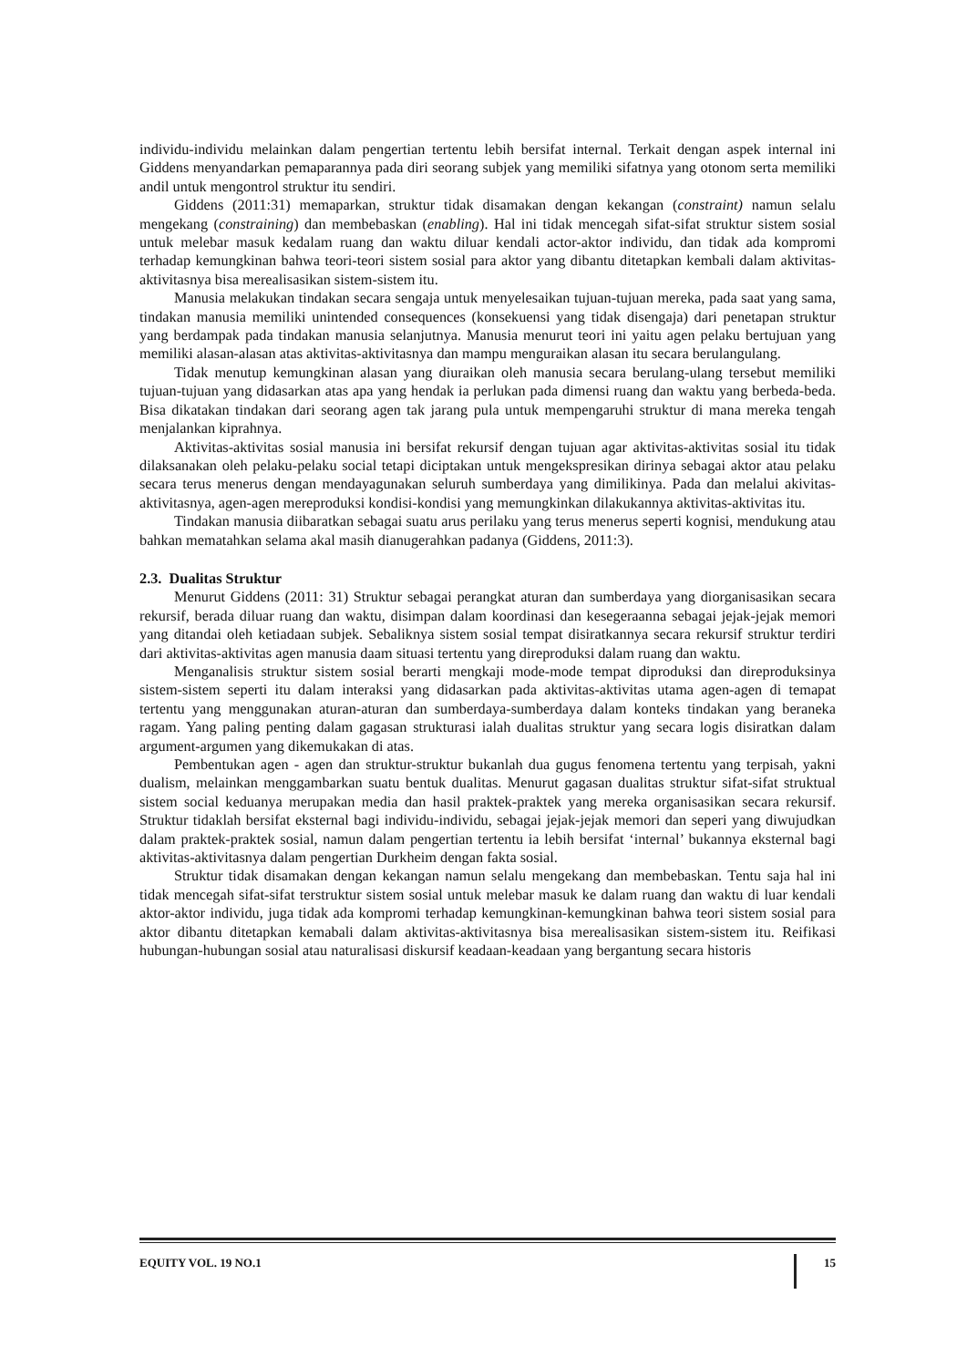individu-individu melainkan dalam pengertian tertentu lebih bersifat internal. Terkait dengan aspek internal ini Giddens menyandarkan pemaparannya pada diri seorang subjek yang memiliki sifatnya yang otonom serta memiliki andil untuk mengontrol struktur itu sendiri.
Giddens (2011:31) memaparkan, struktur tidak disamakan dengan kekangan (constraint) namun selalu mengekang (constraining) dan membebaskan (enabling). Hal ini tidak mencegah sifat-sifat struktur sistem sosial untuk melebar masuk kedalam ruang dan waktu diluar kendali actor-aktor individu, dan tidak ada kompromi terhadap kemungkinan bahwa teori-teori sistem sosial para aktor yang dibantu ditetapkan kembali dalam aktivitas-aktivitasnya bisa merealisasikan sistem-sistem itu.
Manusia melakukan tindakan secara sengaja untuk menyelesaikan tujuan-tujuan mereka, pada saat yang sama, tindakan manusia memiliki unintended consequences (konsekuensi yang tidak disengaja) dari penetapan struktur yang berdampak pada tindakan manusia selanjutnya. Manusia menurut teori ini yaitu agen pelaku bertujuan yang memiliki alasan-alasan atas aktivitas-aktivitasnya dan mampu menguraikan alasan itu secara berulangulang.
Tidak menutup kemungkinan alasan yang diuraikan oleh manusia secara berulang-ulang tersebut memiliki tujuan-tujuan yang didasarkan atas apa yang hendak ia perlukan pada dimensi ruang dan waktu yang berbeda-beda. Bisa dikatakan tindakan dari seorang agen tak jarang pula untuk mempengaruhi struktur di mana mereka tengah menjalankan kiprahnya.
Aktivitas-aktivitas sosial manusia ini bersifat rekursif dengan tujuan agar aktivitas-aktivitas sosial itu tidak dilaksanakan oleh pelaku-pelaku social tetapi diciptakan untuk mengekspresikan dirinya sebagai aktor atau pelaku secara terus menerus dengan mendayagunakan seluruh sumberdaya yang dimilikinya. Pada dan melalui akivitas-aktivitasnya, agen-agen mereproduksi kondisi-kondisi yang memungkinkan dilakukannya aktivitas-aktivitas itu.
Tindakan manusia diibaratkan sebagai suatu arus perilaku yang terus menerus seperti kognisi, mendukung atau bahkan mematahkan selama akal masih dianugerahkan padanya (Giddens, 2011:3).
2.3. Dualitas Struktur
Menurut Giddens (2011: 31) Struktur sebagai perangkat aturan dan sumberdaya yang diorganisasikan secara rekursif, berada diluar ruang dan waktu, disimpan dalam koordinasi dan kesegeraanna sebagai jejak-jejak memori yang ditandai oleh ketiadaan subjek. Sebaliknya sistem sosial tempat disiratkannya secara rekursif struktur terdiri dari aktivitas-aktivitas agen manusia daam situasi tertentu yang direproduksi dalam ruang dan waktu.
Menganalisis struktur sistem sosial berarti mengkaji mode-mode tempat diproduksi dan direproduksinya sistem-sistem seperti itu dalam interaksi yang didasarkan pada aktivitas-aktivitas utama agen-agen di temapat tertentu yang menggunakan aturan-aturan dan sumberdaya-sumberdaya dalam konteks tindakan yang beraneka ragam. Yang paling penting dalam gagasan strukturasi ialah dualitas struktur yang secara logis disiratkan dalam argument-argumen yang dikemukakan di atas.
Pembentukan agen - agen dan struktur-struktur bukanlah dua gugus fenomena tertentu yang terpisah, yakni dualism, melainkan menggambarkan suatu bentuk dualitas. Menurut gagasan dualitas struktur sifat-sifat struktual sistem social keduanya merupakan media dan hasil praktek-praktek yang mereka organisasikan secara rekursif. Struktur tidaklah bersifat eksternal bagi individu-individu, sebagai jejak-jejak memori dan seperi yang diwujudkan dalam praktek-praktek sosial, namun dalam pengertian tertentu ia lebih bersifat ‘internal’ bukannya eksternal bagi aktivitas-aktivitasnya dalam pengertian Durkheim dengan fakta sosial.
Struktur tidak disamakan dengan kekangan namun selalu mengekang dan membebaskan. Tentu saja hal ini tidak mencegah sifat-sifat terstruktur sistem sosial untuk melebar masuk ke dalam ruang dan waktu di luar kendali aktor-aktor individu, juga tidak ada kompromi terhadap kemungkinan-kemungkinan bahwa teori sistem sosial para aktor dibantu ditetapkan kemabali dalam aktivitas-aktivitasnya bisa merealisasikan sistem-sistem itu. Reifikasi hubungan-hubungan sosial atau naturalisasi diskursif keadaan-keadaan yang bergantung secara historis
EQUITY VOL. 19 NO.1 15